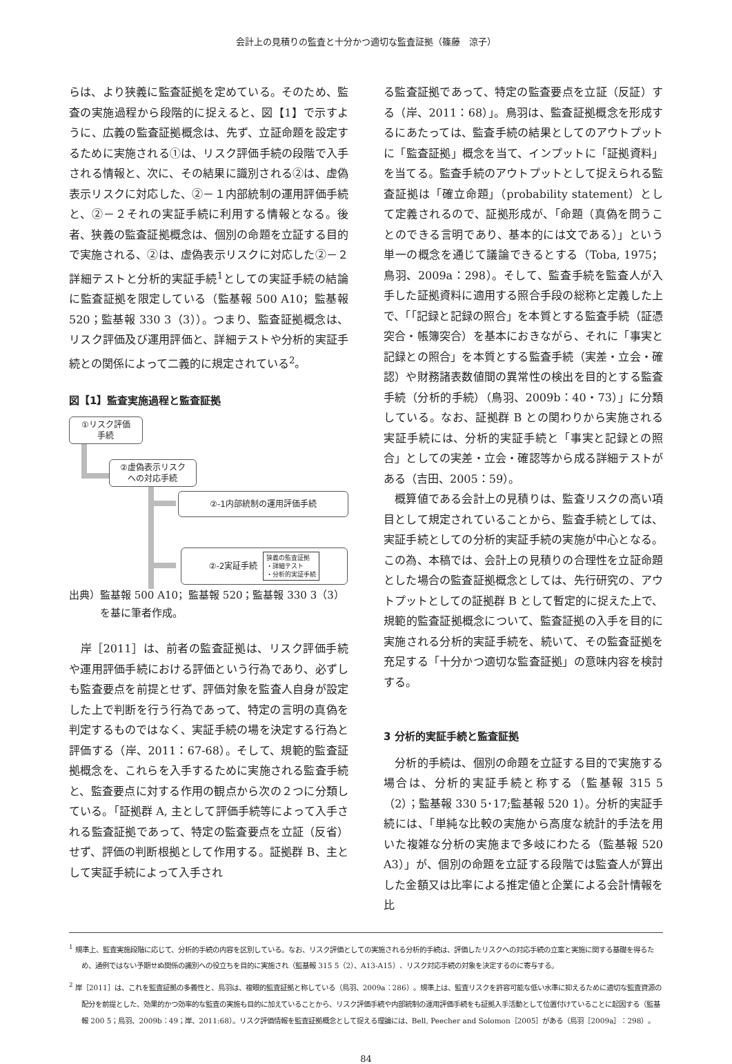会計上の見積りの監査と十分かつ適切な監査証拠（篠藤　涼子）
らは、より狭義に監査証拠を定めている。そのため、監査の実施過程から段階的に捉えると、図【1】で示すように、広義の監査証拠概念は、先ず、立証命題を設定するために実施される①は、リスク評価手続の段階で入手される情報と、次に、その結果に識別される②は、虚偽表示リスクに対応した、②－１内部統制の運用評価手続と、②－２それの実証手続に利用する情報となる。後者、狭義の監査証拠概念は、個別の命題を立証する目的で実施される、②は、虚偽表示リスクに対応した②－２詳細テストと分析的実証手続<sup>1</sup>としての実証手続の結論に監査証拠を限定している（監基報 500 A10；監基報 520；監基報 330 3（3））。つまり、監査証拠概念は、リスク評価及び運用評価と、詳細テストや分析的実証手続との関係によって二義的に規定されている<sup>2</sup>。
図【1】監査実施過程と監査証拠
①リスク評価
手続
②虚偽表示リスク
への対応手続
②-1内部統制の運用評価手続
②-2実証手続 狭義の監査証拠
・詳細テスト
・分析的実証手続
出典）監基報 500 A10；監基報 520；監基報 330 3（3）
　　　を基に筆者作成。
　岸［2011］は、前者の監査証拠は、リスク評価手続や運用評価手続における評価という行為であり、必ずしも監査要点を前提とせず、評価対象を監査人自身が設定した上で判断を行う行為であって、特定の言明の真偽を判定するものではなく、実証手続の場を決定する行為と評価する（岸、2011：67-68）。そして、規範的監査証拠概念を、これらを入手するために実施される監査手続と、監査要点に対する作用の観点から次の２つに分類している。「証拠群 A, 主として評価手続等によって入手される監査証拠であって、特定の監査要点を立証（反省）せず、評価の判断根拠として作用する。証拠群 B、主として実証手続によって入手され
る監査証拠であって、特定の監査要点を立証（反証）する（岸、2011：68）」。鳥羽は、監査証拠概念を形成するにあたっては、監査手続の結果としてのアウトプットに「監査証拠」概念を当て、インプットに「証拠資料」を当てる。監査手続のアウトプットとして捉えられる監査証拠は「確立命題」（probability statement）として定義されるので、証拠形成が、「命題（真偽を問うことのできる言明であり、基本的には文である）」という単一の概念を通じて議論できるとする（Toba, 1975；鳥羽、2009a：298）。そして、監査手続を監査人が入手した証拠資料に適用する照合手段の総称と定義した上で、「「記録と記録の照合」を本質とする監査手続（証憑突合・帳簿突合）を基本におきながら、それに「事実と記録との照合」を本質とする監査手続（実差・立会・確認）や財務諸表数値間の異常性の検出を目的とする監査手続（分析的手続）（鳥羽、2009b：40・73）」に分類している。なお、証拠群 B との関わりから実施される実証手続には、分析的実証手続と「事実と記録との照合」としての実差・立会・確認等から成る詳細テストがある（吉田、2005：59）。
　概算値である会計上の見積りは、監査リスクの高い項目として規定されていることから、監査手続としては、実証手続としての分析的実証手続の実施が中心となる。この為、本稿では、会計上の見積りの合理性を立証命題とした場合の監査証拠概念としては、先行研究の、アウトプットとしての証拠群 B として暫定的に捉えた上で、規範的監査証拠概念について、監査証拠の入手を目的に実施される分析的実証手続を、続いて、その監査証拠を充足する「十分かつ適切な監査証拠」の意味内容を検討する。
3 分析的実証手続と監査証拠
　分析的手続は、個別の命題を立証する目的で実施する場合は、分析的実証手続と称する（監基報 315 5（2）；監基報 330 5･17;監基報 520 1）。分析的実証手続には、「単純な比較の実施から高度な統計的手法を用いた複雑な分析の実施まで多岐にわたる（監基報 520 A3）」が、個別の命題を立証する段階では監査人が算出した金額又は比率による推定値と企業による会計情報を比
<sup>1</sup> 規準上、監査実施段階に応じて、分析的手続の内容を区別している。なお、リスク評価としての実施される分析的手続は、評価したリスクへの対応手続の立案と実施に関する基礎を得るため、通例ではない予期せぬ関係の識別への役立ちを目的に実施され（監基報 315 5（2）、A13-A15）、リスク対応手続の対象を決定するのに寄与する。
<sup>2</sup> 岸［2011］は、これを監査証拠の多義性と、鳥羽は、複眼的監査証拠と称している（鳥羽、2009a：286）。規準上は、監査リスクを許容可能な低い水準に抑えるために適切な監査資源の配分を前提とした、効果的かつ効率的な監査の実施も目的に加えていることから、リスク評価手続や内部統制の運用評価手続をも証拠入手活動として位置付けていることに起因する（監基報 200 5；鳥羽、2009b：49；岸、2011:68）。リスク評価情報を監査証拠概念として捉える理論には、Bell, Peecher and Solomon［2005］がある（鳥羽［2009a］：298）。
84